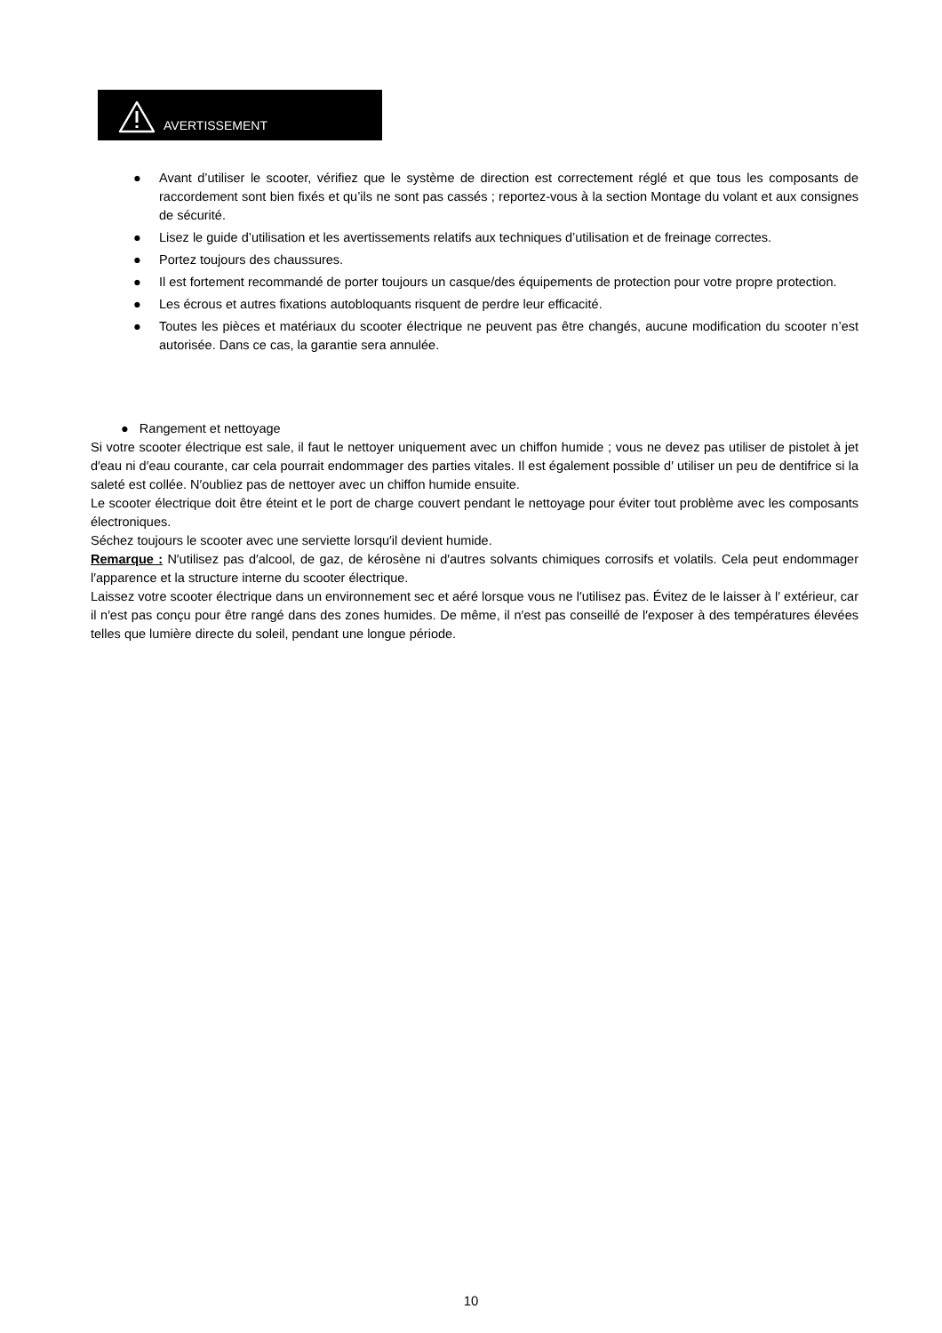AVERTISSEMENT
● Avant d’utiliser le scooter, vérifiez que le système de direction est correctement réglé et que tous les composants de raccordement sont bien fixés et qu’ils ne sont pas cassés ; reportez-vous à la section Montage du volant et aux consignes de sécurité.
● Lisez le guide d’utilisation et les avertissements relatifs aux techniques d’utilisation et de freinage correctes.
● Portez toujours des chaussures.
● Il est fortement recommandé de porter toujours un casque/des équipements de protection pour votre propre protection.
● Les écrous et autres fixations autobloquants risquent de perdre leur efficacité.
● Toutes les pièces et matériaux du scooter électrique ne peuvent pas être changés, aucune modification du scooter n’est autorisée. Dans ce cas, la garantie sera annulée.
● Rangement et nettoyage
Si votre scooter électrique est sale, il faut le nettoyer uniquement avec un chiffon humide ; vous ne devez pas utiliser de pistolet à jet d′eau ni d′eau courante, car cela pourrait endommager des parties vitales. Il est également possible d′ utiliser un peu de dentifrice si la saleté est collée. N′oubliez pas de nettoyer avec un chiffon humide ensuite.
Le scooter électrique doit être éteint et le port de charge couvert pendant le nettoyage pour éviter tout problème avec les composants électroniques.
Séchez toujours le scooter avec une serviette lorsqu′il devient humide.
Remarque : N′utilisez pas d′alcool, de gaz, de kérosène ni d′autres solvants chimiques corrosifs et volatils. Cela peut endommager l′apparence et la structure interne du scooter électrique.
Laissez votre scooter électrique dans un environnement sec et aéré lorsque vous ne l′utilisez pas. Évitez de le laisser à l′ extérieur, car il n′est pas conçu pour être rangé dans des zones humides. De même, il n′est pas conseillé de l′exposer à des températures élevées telles que lumière directe du soleil, pendant une longue période.
10